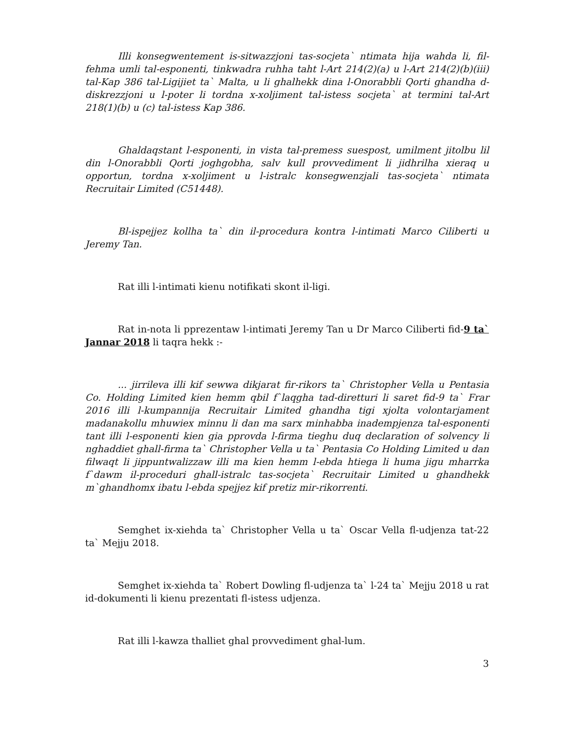Illi konsegwentement is-sitwazzjoni tas-socjeta` ntimata hija wahda li, fil-fehma umli tal-esponenti, tinkwadra ruhha taht l-Art 214(2)(a) u l-Art 214(2)(b)(iii) tal-Kap 386 tal-Ligijiet ta` Malta, u li ghalhekk dina l-Onorabbli Qorti ghandha d-diskrezzjoni u l-poter li tordna x-xoljiment tal-istess socjeta` at termini tal-Art 218(1)(b) u (c) tal-istess Kap 386.
Ghaldaqstant l-esponenti, in vista tal-premess suespost, umilment jitolbu lil din l-Onorabbli Qorti joghgobha, salv kull provvediment li jidhrilha xieraq u opportun, tordna x-xoljiment u l-istralc konsegwenzjali tas-socjeta` ntimata Recruitair Limited (C51448).
Bl-ispejjez kollha ta` din il-procedura kontra l-intimati Marco Ciliberti u Jeremy Tan.
Rat illi l-intimati kienu notifikati skont il-ligi.
Rat in-nota li pprezentaw l-intimati Jeremy Tan u Dr Marco Ciliberti fid-9 ta` Jannar 2018 li taqra hekk :-
... jirrileva illi kif sewwa dikjarat fir-rikors ta` Christopher Vella u Pentasia Co. Holding Limited kien hemm qbil f`laqgha tad-diretturi li saret fid-9 ta` Frar 2016 illi l-kumpannija Recruitair Limited ghandha tigi xjolta volontarjament madanakollu mhuwiex minnu li dan ma sarx minhabba inadempjenza tal-esponenti tant illi l-esponenti kien gia pprovda l-firma tieghu duq declaration of solvency li nghaddiet ghall-firma ta` Christopher Vella u ta` Pentasia Co Holding Limited u dan filwaqt li jippuntwalizzaw illi ma kien hemm l-ebda htiega li huma jigu mharrka f`dawm il-proceduri ghall-istralc tas-socjeta` Recruitair Limited u ghandhekk m`ghandhomx ibatu l-ebda spejjez kif pretiz mir-rikorrenti.
Semghet ix-xiehda ta` Christopher Vella u ta` Oscar Vella fl-udjenza tat-22 ta` Mejju 2018.
Semghet ix-xiehda ta` Robert Dowling fl-udjenza ta` l-24 ta` Mejju 2018 u rat id-dokumenti li kienu prezentati fl-istess udjenza.
Rat illi l-kawza thalliet ghal provvediment ghal-lum.
3